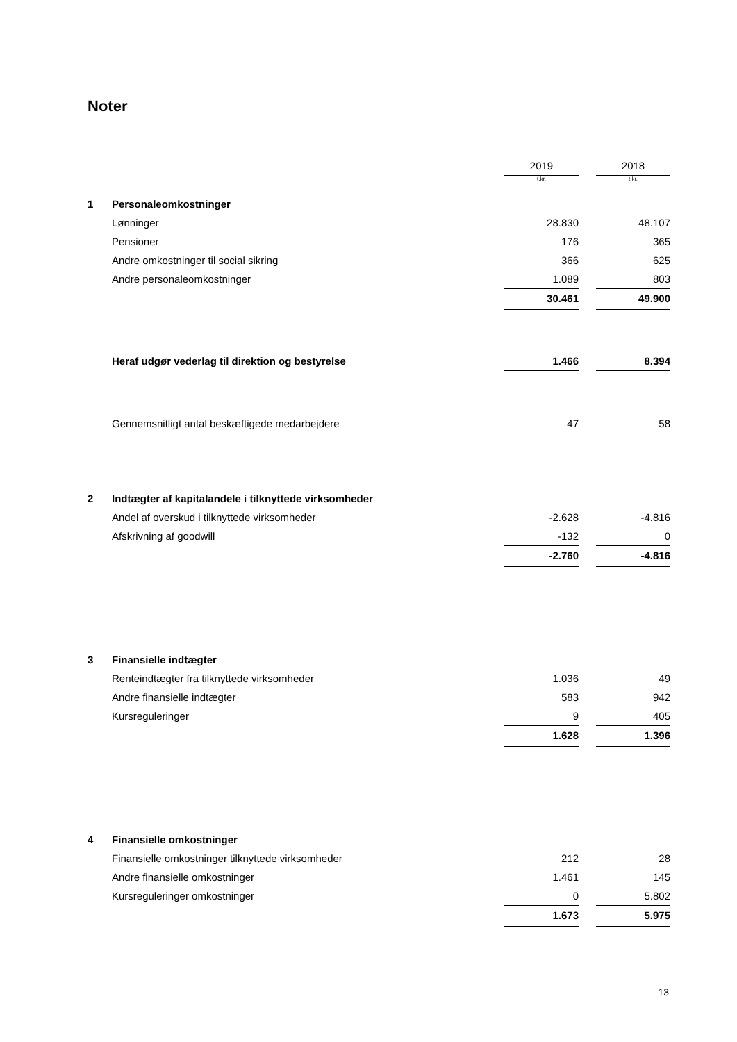Noter
| | | 2019 | | 2018 |
| | | t.kr. | | t.kr. |
| 1 | Personaleomkostninger | | | |
| | Lønninger | 28.830 | | 48.107 |
| | Pensioner | 176 | | 365 |
| | Andre omkostninger til social sikring | 366 | | 625 |
| | Andre personaleomkostninger | 1.089 | | 803 |
| | | 30.461 | | 49.900 |
| | Heraf udgør vederlag til direktion og bestyrelse | 1.466 | | 8.394 |
| | Gennemsnitligt antal beskæftigede medarbejdere | 47 | | 58 |
| 2 | Indtægter af kapitalandele i tilknyttede virksomheder | | | |
| | Andel af overskud i tilknyttede virksomheder | -2.628 | | -4.816 |
| | Afskrivning af goodwill | -132 | | 0 |
| | | -2.760 | | -4.816 |
| 3 | Finansielle indtægter | | | |
| | Renteindtægter fra tilknyttede virksomheder | 1.036 | | 49 |
| | Andre finansielle indtægter | 583 | | 942 |
| | Kursreguleringer | 9 | | 405 |
| | | 1.628 | | 1.396 |
| 4 | Finansielle omkostninger | | | |
| | Finansielle omkostninger tilknyttede virksomheder | 212 | | 28 |
| | Andre finansielle omkostninger | 1.461 | | 145 |
| | Kursreguleringer omkostninger | 0 | | 5.802 |
| | | 1.673 | | 5.975 |
13